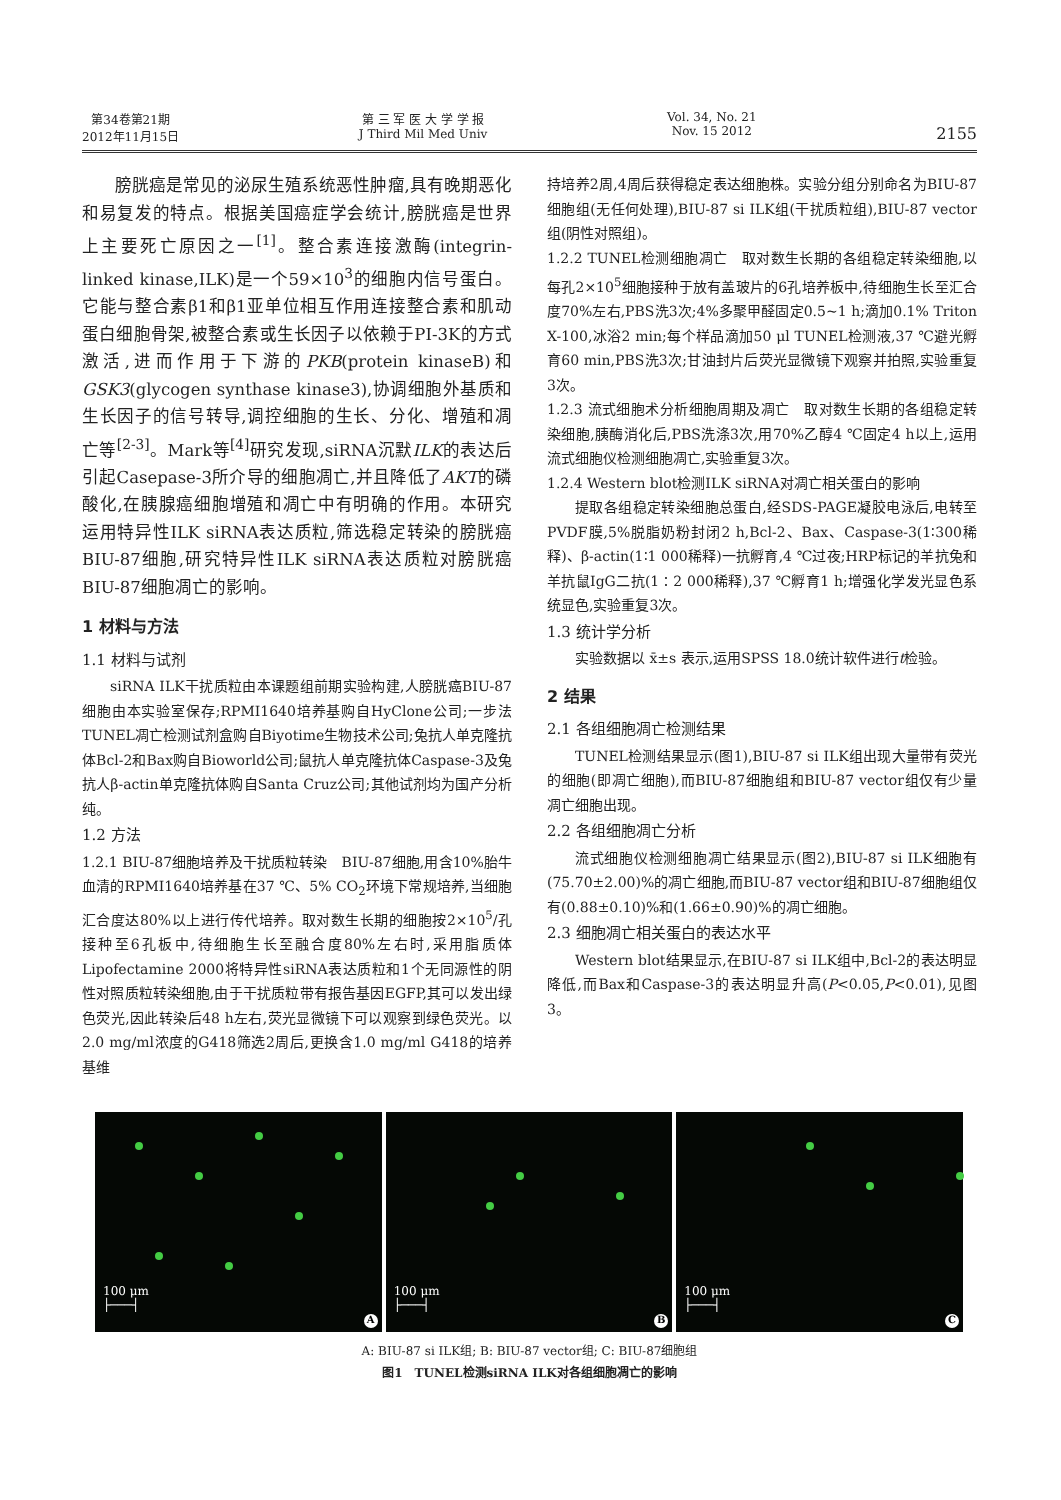第34卷第21期
2012年11月15日
第 三 军 医 大 学 学 报
J Third Mil Med Univ
Vol. 34, No. 21
Nov. 15 2012
2155
膀胱癌是常见的泌尿生殖系统恶性肿瘤,具有晚期恶化和易复发的特点。根据美国癌症学会统计,膀胱癌是世界上主要死亡原因之一<sup>[1]</sup>。整合素连接激酶(integrin-linked kinase,ILK)是一个59×10<sup>3</sup>的细胞内信号蛋白。它能与整合素β1和β1亚单位相互作用连接整合素和肌动蛋白细胞骨架,被整合素或生长因子以依赖于PI-3K的方式激活,进而作用于下游的PKB(protein kinaseB)和GSK3(glycogen synthase kinase3),协调细胞外基质和生长因子的信号转导,调控细胞的生长、分化、增殖和凋亡等<sup>[2-3]</sup>。Mark等<sup>[4]</sup>研究发现,siRNA沉默ILK的表达后引起Casepase-3所介导的细胞凋亡,并且降低了AKT的磷酸化,在胰腺癌细胞增殖和凋亡中有明确的作用。本研究运用特异性ILK siRNA表达质粒,筛选稳定转染的膀胱癌BIU-87细胞,研究特异性ILK siRNA表达质粒对膀胱癌BIU-87细胞凋亡的影响。
1 材料与方法
1.1 材料与试剂
siRNA ILK干扰质粒由本课题组前期实验构建,人膀胱癌BIU-87细胞由本实验室保存;RPMI1640培养基购自HyClone公司;一步法TUNEL凋亡检测试剂盒购自Biyotime生物技术公司;兔抗人单克隆抗体Bcl-2和Bax购自Bioworld公司;鼠抗人单克隆抗体Caspase-3及兔抗人β-actin单克隆抗体购自Santa Cruz公司;其他试剂均为国产分析纯。
1.2 方法
1.2.1 BIU-87细胞培养及干扰质粒转染　BIU-87细胞,用含10%胎牛血清的RPMI1640培养基在37 ℃、5% CO<sub>2</sub>环境下常规培养,当细胞汇合度达80%以上进行传代培养。取对数生长期的细胞按2×10<sup>5</sup>/孔接种至6孔板中,待细胞生长至融合度80%左右时,采用脂质体Lipofectamine 2000将特异性siRNA表达质粒和1个无同源性的阴性对照质粒转染细胞,由于干扰质粒带有报告基因EGFP,其可以发出绿色荧光,因此转染后48 h左右,荧光显微镜下可以观察到绿色荧光。以2.0 mg/ml浓度的G418筛选2周后,更换含1.0 mg/ml G418的培养基维
持培养2周,4周后获得稳定表达细胞株。实验分组分别命名为BIU-87细胞组(无任何处理),BIU-87 si ILK组(干扰质粒组),BIU-87 vector组(阴性对照组)。
1.2.2 TUNEL检测细胞凋亡　取对数生长期的各组稳定转染细胞,以每孔2×10<sup>5</sup>细胞接种于放有盖玻片的6孔培养板中,待细胞生长至汇合度70%左右,PBS洗3次;4%多聚甲醛固定0.5~1 h;滴加0.1% Triton X-100,冰浴2 min;每个样品滴加50 μl TUNEL检测液,37 ℃避光孵育60 min,PBS洗3次;甘油封片后荧光显微镜下观察并拍照,实验重复3次。
1.2.3 流式细胞术分析细胞周期及凋亡　取对数生长期的各组稳定转染细胞,胰酶消化后,PBS洗涤3次,用70%乙醇4 ℃固定4 h以上,运用流式细胞仪检测细胞凋亡,实验重复3次。
1.2.4 Western blot检测ILK siRNA对凋亡相关蛋白的影响
提取各组稳定转染细胞总蛋白,经SDS-PAGE凝胶电泳后,电转至PVDF膜,5%脱脂奶粉封闭2 h,Bcl-2、Bax、Caspase-3(1∶300稀释)、β-actin(1∶1 000稀释)一抗孵育,4 ℃过夜;HRP标记的羊抗兔和羊抗鼠IgG二抗(1∶2 000稀释),37 ℃孵育1 h;增强化学发光显色系统显色,实验重复3次。
1.3 统计学分析
实验数据以 x̄±s 表示,运用SPSS 18.0统计软件进行t检验。
2 结果
2.1 各组细胞凋亡检测结果
TUNEL检测结果显示(图1),BIU-87 si ILK组出现大量带有荧光的细胞(即凋亡细胞),而BIU-87细胞组和BIU-87 vector组仅有少量凋亡细胞出现。
2.2 各组细胞凋亡分析
流式细胞仪检测细胞凋亡结果显示(图2),BIU-87 si ILK细胞有(75.70±2.00)%的凋亡细胞,而BIU-87 vector组和BIU-87细胞组仅有(0.88±0.10)%和(1.66±0.90)%的凋亡细胞。
2.3 细胞凋亡相关蛋白的表达水平
Western blot结果显示,在BIU-87 si ILK组中,Bcl-2的表达明显降低,而Bax和Caspase-3的表达明显升高(P<0.05,P<0.01),见图3。
100 μm
├───┤
A
100 μm
├───┤
B
100 μm
├───┤
C
A: BIU-87 si ILK组; B: BIU-87 vector组; C: BIU-87细胞组
图1　TUNEL检测siRNA ILK对各组细胞凋亡的影响